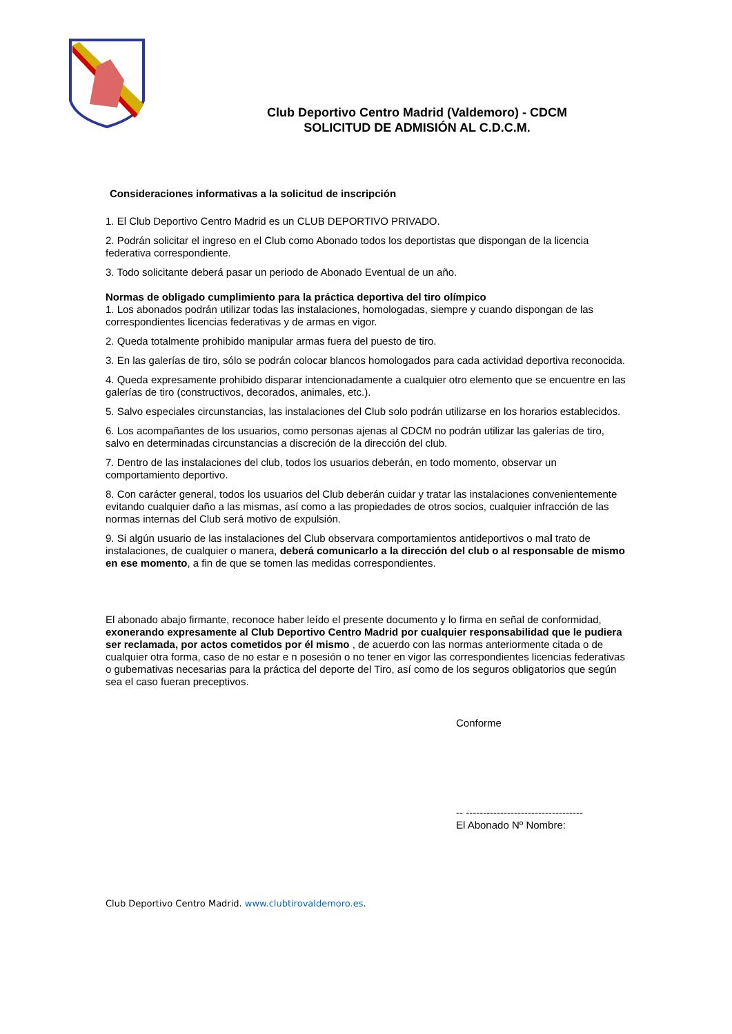Club Deportivo Centro Madrid (Valdemoro) - CDCM
SOLICITUD DE ADMISIÓN AL C.D.C.M.
Consideraciones informativas a la solicitud de inscripción
1. El Club Deportivo Centro Madrid es un CLUB DEPORTIVO PRIVADO.
2. Podrán solicitar el ingreso en el Club como Abonado todos los deportistas que dispongan de la licencia federativa correspondiente.
3. Todo solicitante deberá pasar un periodo de Abonado Eventual de un año.
Normas de obligado cumplimiento para la práctica deportiva del tiro olímpico
1. Los abonados podrán utilizar todas las instalaciones, homologadas, siempre y cuando dispongan de las correspondientes licencias federativas y de armas en vigor.
2. Queda totalmente prohibido manipular armas fuera del puesto de tiro.
3. En las galerías de tiro, sólo se podrán colocar blancos homologados para cada actividad deportiva reconocida.
4. Queda expresamente prohibido disparar intencionadamente a cualquier otro elemento que se encuentre en las galerías de tiro (constructivos, decorados, animales, etc.).
5. Salvo especiales circunstancias, las instalaciones del Club solo podrán utilizarse en los horarios establecidos.
6. Los acompañantes de los usuarios, como personas ajenas al CDCM no podrán utilizar las galerías de tiro, salvo en determinadas circunstancias a discreción de la dirección del club.
7. Dentro de las instalaciones del club, todos los usuarios deberán, en todo momento, observar un comportamiento deportivo.
8. Con carácter general, todos los usuarios del Club deberán cuidar y tratar las instalaciones convenientemente evitando cualquier daño a las mismas, así como a las propiedades de otros socios, cualquier infracción de las normas internas del Club será motivo de expulsión.
9. Si algún usuario de las instalaciones del Club observara comportamientos antideportivos o mal trato de instalaciones, de cualquier o manera, deberá comunicarlo a la dirección del club o al responsable de mismo en ese momento, a fin de que se tomen las medidas correspondientes.
El abonado abajo firmante, reconoce haber leído el presente documento y lo firma en señal de conformidad, exonerando expresamente al Club Deportivo Centro Madrid por cualquier responsabilidad que le pudiera ser reclamada, por actos cometidos por él mismo , de acuerdo con las normas anteriormente citada o de cualquier otra forma, caso de no estar e n posesión o no tener en vigor las correspondientes licencias federativas o gubernativas necesarias para la práctica del deporte del Tiro, así como de los seguros obligatorios que según sea el caso fueran preceptivos.
Conforme
-- ----------------------------------
El Abonado Nº Nombre:
Club Deportivo Centro Madrid. www.clubtirovaldemoro.es.